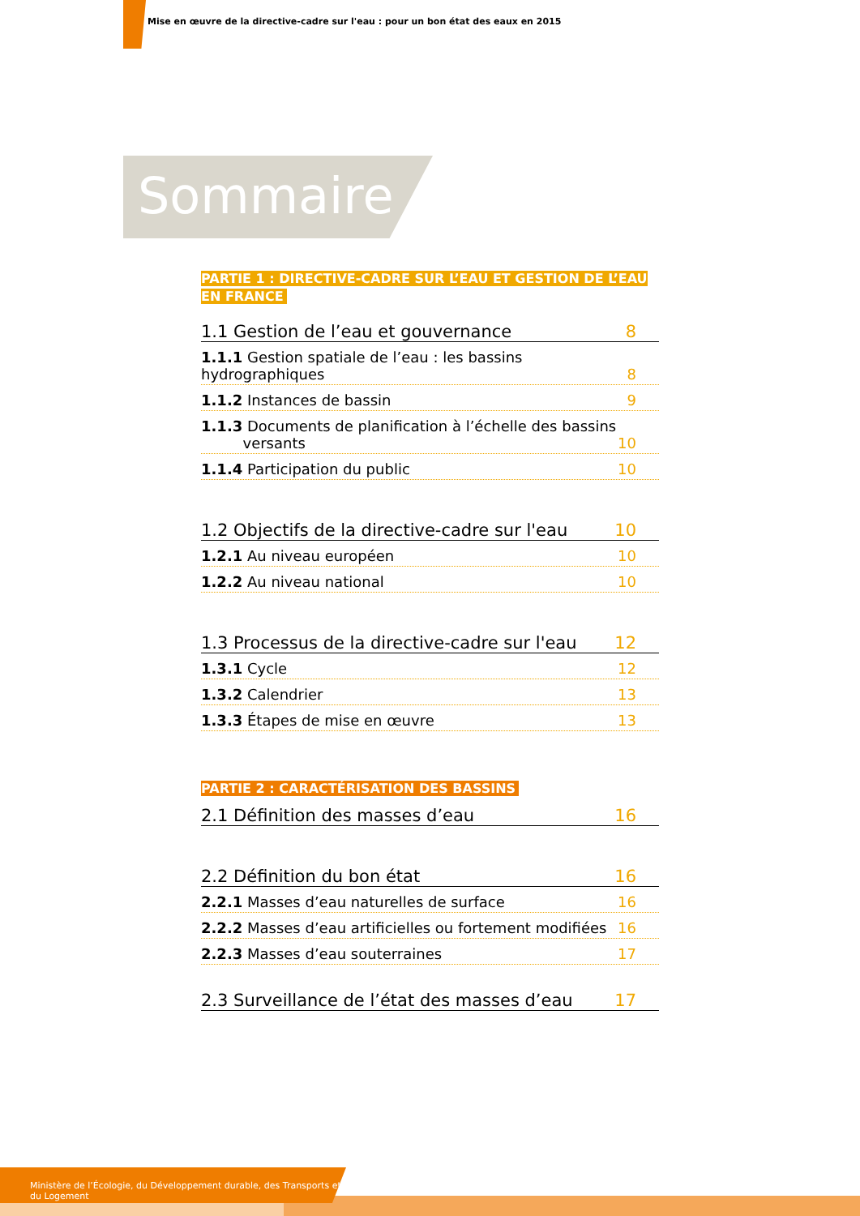Mise en œuvre de la directive-cadre sur l'eau : pour un bon état des eaux en 2015
Sommaire
PARTIE 1 : DIRECTIVE-CADRE SUR L’EAU ET GESTION DE L’EAU
EN FRANCE
1.1 Gestion de l’eau et gouvernance 8
1.1.1 Gestion spatiale de l’eau : les bassins hydrographiques 8
1.1.2 Instances de bassin 9
1.1.3 Documents de planification à l’échelle des bassins
versants 10
1.1.4 Participation du public 10
1.2 Objectifs de la directive-cadre sur l'eau 10
1.2.1 Au niveau européen 10
1.2.2 Au niveau national 10
1.3 Processus de la directive-cadre sur l'eau 12
1.3.1 Cycle 12
1.3.2 Calendrier 13
1.3.3 Étapes de mise en œuvre 13
PARTIE 2 : CARACTÉRISATION DES BASSINS
2.1 Définition des masses d’eau 16
2.2 Définition du bon état 16
2.2.1 Masses d’eau naturelles de surface 16
2.2.2 Masses d’eau artificielles ou fortement modifiées 16
2.2.3 Masses d’eau souterraines 17
2.3 Surveillance de l’état des masses d’eau 17
Ministère de l’Écologie, du Développement durable, des Transports et du Logement